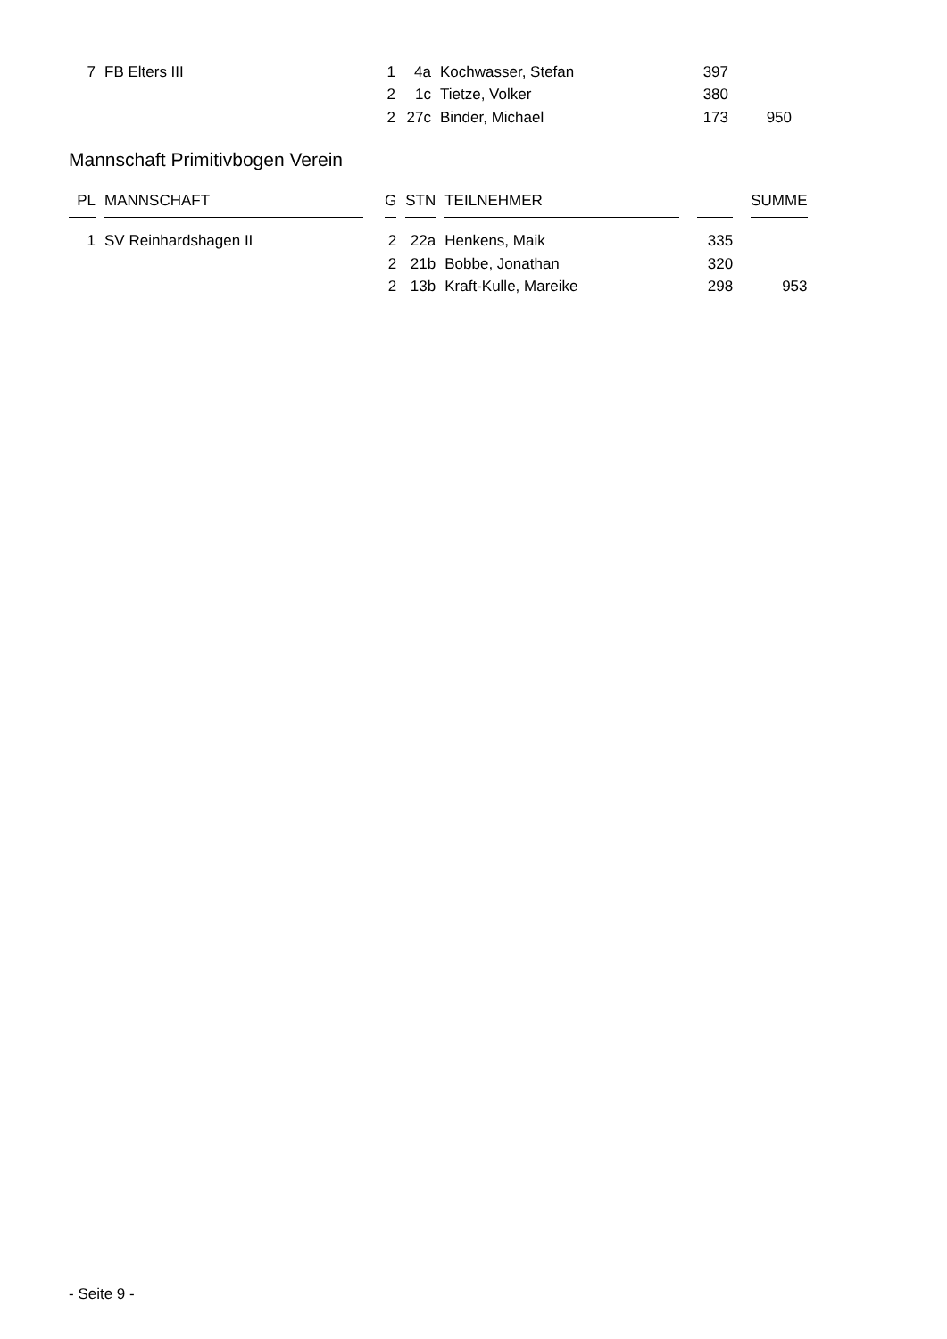| 7 | | FB Elters III | | 1 | | 4a | | Kochwasser, Stefan | | 397 | | |
| | | | | 2 | | 1c | | Tietze, Volker | | 380 | | |
| | | | | 2 | | 27c | | Binder, Michael | | 173 | | 950 |
Mannschaft Primitivbogen Verein
| PL | | MANNSCHAFT | | G | | STN | | TEILNEHMER | | | | SUMME |
| 1 | | SV Reinhardshagen II | | 2 | | 22a | | Henkens, Maik | | 335 | | |
| | | | | 2 | | 21b | | Bobbe, Jonathan | | 320 | | |
| | | | | 2 | | 13b | | Kraft-Kulle, Mareike | | 298 | | 953 |
- Seite 9 -